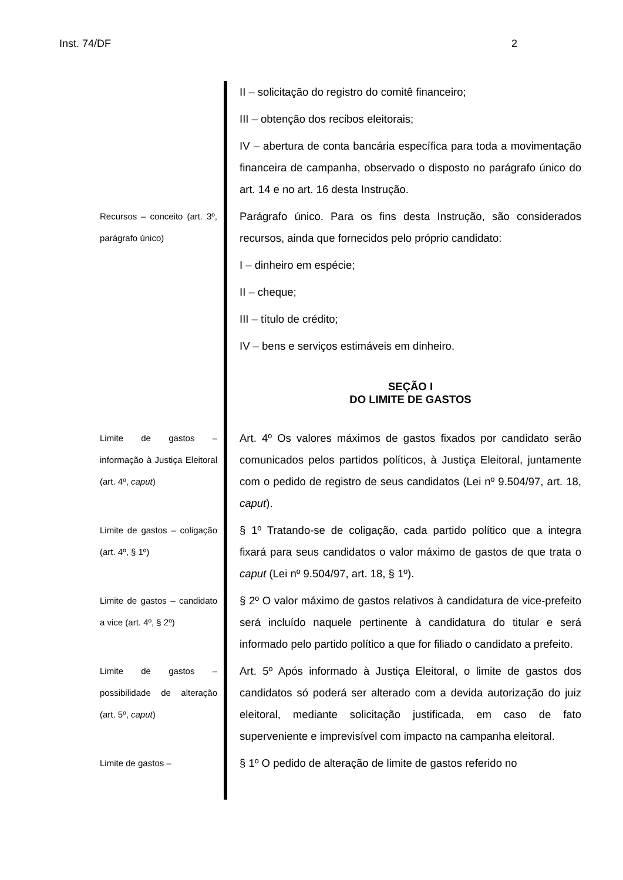Inst. 74/DF 2
II – solicitação do registro do comitê financeiro;
III – obtenção dos recibos eleitorais;
IV – abertura de conta bancária específica para toda a movimentação financeira de campanha, observado o disposto no parágrafo único do art. 14 e no art. 16 desta Instrução.
Recursos – conceito (art. 3º, parágrafo único)
Parágrafo único. Para os fins desta Instrução, são considerados recursos, ainda que fornecidos pelo próprio candidato:
I – dinheiro em espécie;
II – cheque;
III – título de crédito;
IV – bens e serviços estimáveis em dinheiro.
SEÇÃO I
DO LIMITE DE GASTOS
Limite de gastos – informação à Justiça Eleitoral (art. 4º, caput)
Art. 4º Os valores máximos de gastos fixados por candidato serão comunicados pelos partidos políticos, à Justiça Eleitoral, juntamente com o pedido de registro de seus candidatos (Lei nº 9.504/97, art. 18, caput).
Limite de gastos – coligação (art. 4º, § 1º)
§ 1º Tratando-se de coligação, cada partido político que a integra fixará para seus candidatos o valor máximo de gastos de que trata o caput (Lei nº 9.504/97, art. 18, § 1º).
Limite de gastos – candidato a vice (art. 4º, § 2º)
§ 2º O valor máximo de gastos relativos à candidatura de vice-prefeito será incluído naquele pertinente à candidatura do titular e será informado pelo partido político a que for filiado o candidato a prefeito.
Limite de gastos – possibilidade de alteração (art. 5º, caput)
Art. 5º Após informado à Justiça Eleitoral, o limite de gastos dos candidatos só poderá ser alterado com a devida autorização do juiz eleitoral, mediante solicitação justificada, em caso de fato superveniente e imprevisível com impacto na campanha eleitoral.
Limite de gastos –
§ 1º O pedido de alteração de limite de gastos referido no